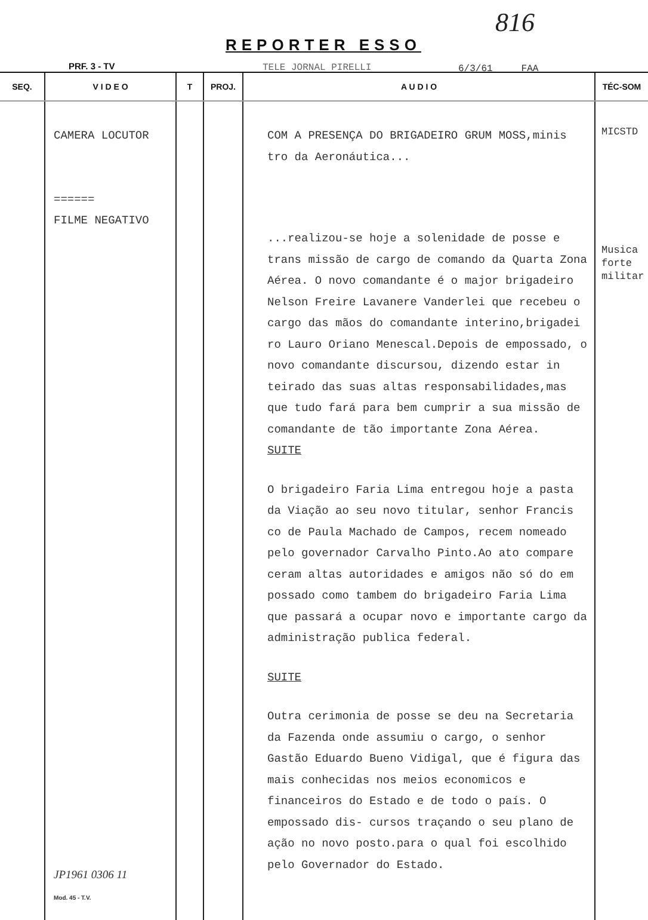816
REPORTER ESSO
PRF. 3 - TV TELE JORNAL PIRELLI 6/3/61 FAA
| SEQ. | V I D E O | T | PROJ. | A U D I O | TÉC-SOM |
| --- | --- | --- | --- | --- | --- |
| | CAMERA LOCUTOR ====== FILME NEGATIVO JP1961 0306 11 Mod. 45 - T.V. | | | COM A PRESENÇA DO BRIGADEIRO GRUM MOSS,minis tro da Aeronáutica... ...realizou-se hoje a solenidade de posse e trans missão de cargo de comando da Quarta Zona Aérea. O novo comandante é o major brigadeiro Nelson Freire Lavanere Vanderlei que recebeu o cargo das mãos do comandante interino,brigadei ro Lauro Oriano Menescal.Depois de empossado, o novo comandante discursou, dizendo estar in teirado das suas altas responsabilidades,mas que tudo fará para bem cumprir a sua missão de comandante de tão importante Zona Aérea. SUITE O brigadeiro Faria Lima entregou hoje a pasta da Viação ao seu novo titular, senhor Francis co de Paula Machado de Campos, recem nomeado pelo governador Carvalho Pinto.Ao ato compare ceram altas autoridades e amigos não só do em possado como tambem do brigadeiro Faria Lima que passará a ocupar novo e importante cargo da administração publica federal. SUITE Outra cerimonia de posse se deu na Secretaria da Fazenda onde assumiu o cargo, o senhor Gastão Eduardo Bueno Vidigal, que é figura das mais conhecidas nos meios economicos e financeiros do Estado e de todo o país. O empossado dis- cursos traçando o seu plano de ação no novo posto.para o qual foi escolhido pelo Governador do Estado. | MICSTD Musica forte militar |